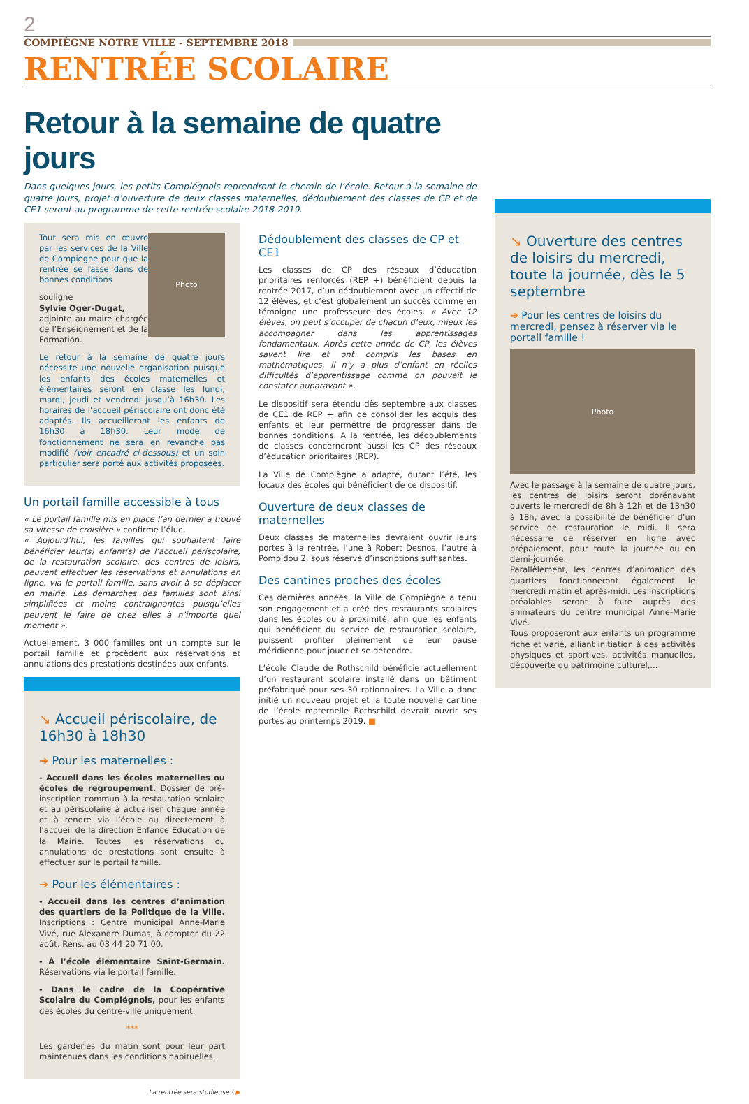2
COMPIÈGNE NOTRE VILLE - SEPTEMBRE 2018
RENTRÉE SCOLAIRE
Retour à la semaine de quatre jours
Dans quelques jours, les petits Compiégnois reprendront le chemin de l’école. Retour à la semaine de quatre jours, projet d’ouverture de deux classes maternelles, dédoublement des classes de CP et de CE1 seront au programme de cette rentrée scolaire 2018-2019.
Photo
Tout sera mis en œuvre par les services de la Ville de Compiègne pour que la rentrée se fasse dans de bonnes conditions
souligne
Sylvie Oger-Dugat,
adjointe au maire chargée de l’Enseignement et de la Formation.
Le retour à la semaine de quatre jours nécessite une nouvelle organisation puisque les enfants des écoles maternelles et élémentaires seront en classe les lundi, mardi, jeudi et vendredi jusqu’à 16h30. Les horaires de l’accueil périscolaire ont donc été adaptés. Ils accueilleront les enfants de 16h30 à 18h30. Leur mode de fonctionnement ne sera en revanche pas modifié (voir encadré ci-dessous) et un soin particulier sera porté aux activités proposées.
Un portail famille accessible à tous
« Le portail famille mis en place l’an dernier a trouvé sa vitesse de croisière » confirme l’élue.
« Aujourd’hui, les familles qui souhaitent faire bénéficier leur(s) enfant(s) de l’accueil périscolaire, de la restauration scolaire, des centres de loisirs, peuvent effectuer les réservations et annulations en ligne, via le portail famille, sans avoir à se déplacer en mairie. Les démarches des familles sont ainsi simplifiées et moins contraignantes puisqu’elles peuvent le faire de chez elles à n’importe quel moment ».
Actuellement, 3 000 familles ont un compte sur le portail famille et procèdent aux réservations et annulations des prestations destinées aux enfants.
↘ Accueil périscolaire, de 16h30 à 18h30
➔ Pour les maternelles :
- Accueil dans les écoles maternelles ou écoles de regroupement. Dossier de pré-inscription commun à la restauration scolaire et au périscolaire à actualiser chaque année et à rendre via l’école ou directement à l’accueil de la direction Enfance Education de la Mairie. Toutes les réservations ou annulations de prestations sont ensuite à effectuer sur le portail famille.
➔ Pour les élémentaires :
- Accueil dans les centres d’animation des quartiers de la Politique de la Ville. Inscriptions : Centre municipal Anne-Marie Vivé, rue Alexandre Dumas, à compter du 22 août. Rens. au 03 44 20 71 00.
- À l’école élémentaire Saint-Germain. Réservations via le portail famille.
- Dans le cadre de la Coopérative Scolaire du Compiégnois, pour les enfants des écoles du centre-ville uniquement.
***
Les garderies du matin sont pour leur part maintenues dans les conditions habituelles.
La rentrée sera studieuse ! ▶
Dédoublement des classes de CP et CE1
Les classes de CP des réseaux d’éducation prioritaires renforcés (REP +) bénéficient depuis la rentrée 2017, d’un dédoublement avec un effectif de 12 élèves, et c’est globalement un succès comme en témoigne une professeure des écoles. « Avec 12 élèves, on peut s’occuper de chacun d’eux, mieux les accompagner dans les apprentissages fondamentaux. Après cette année de CP, les élèves savent lire et ont compris les bases en mathématiques, il n’y a plus d’enfant en réelles difficultés d’apprentissage comme on pouvait le constater auparavant ».
Le dispositif sera étendu dès septembre aux classes de CE1 de REP + afin de consolider les acquis des enfants et leur permettre de progresser dans de bonnes conditions. A la rentrée, les dédoublements de classes concerneront aussi les CP des réseaux d’éducation prioritaires (REP).
La Ville de Compiègne a adapté, durant l’été, les locaux des écoles qui bénéficient de ce dispositif.
Ouverture de deux classes de maternelles
Deux classes de maternelles devraient ouvrir leurs portes à la rentrée, l’une à Robert Desnos, l’autre à Pompidou 2, sous réserve d’inscriptions suffisantes.
Des cantines proches des écoles
Ces dernières années, la Ville de Compiègne a tenu son engagement et a créé des restaurants scolaires dans les écoles ou à proximité, afin que les enfants qui bénéficient du service de restauration scolaire, puissent profiter pleinement de leur pause méridienne pour jouer et se détendre.
L’école Claude de Rothschild bénéficie actuellement d’un restaurant scolaire installé dans un bâtiment préfabriqué pour ses 30 rationnaires. La Ville a donc initié un nouveau projet et la toute nouvelle cantine de l’école maternelle Rothschild devrait ouvrir ses portes au printemps 2019. ■
↘ Ouverture des centres de loisirs du mercredi, toute la journée, dès le 5 septembre
➔ Pour les centres de loisirs du mercredi, pensez à réserver via le portail famille !
Photo
Avec le passage à la semaine de quatre jours, les centres de loisirs seront dorénavant ouverts le mercredi de 8h à 12h et de 13h30 à 18h, avec la possibilité de bénéficier d’un service de restauration le midi. Il sera nécessaire de réserver en ligne avec prépaiement, pour toute la journée ou en demi-journée.
Parallèlement, les centres d’animation des quartiers fonctionneront également le mercredi matin et après-midi. Les inscriptions préalables seront à faire auprès des animateurs du centre municipal Anne-Marie Vivé.
Tous proposeront aux enfants un programme riche et varié, alliant initiation à des activités physiques et sportives, activités manuelles, découverte du patrimoine culturel,...